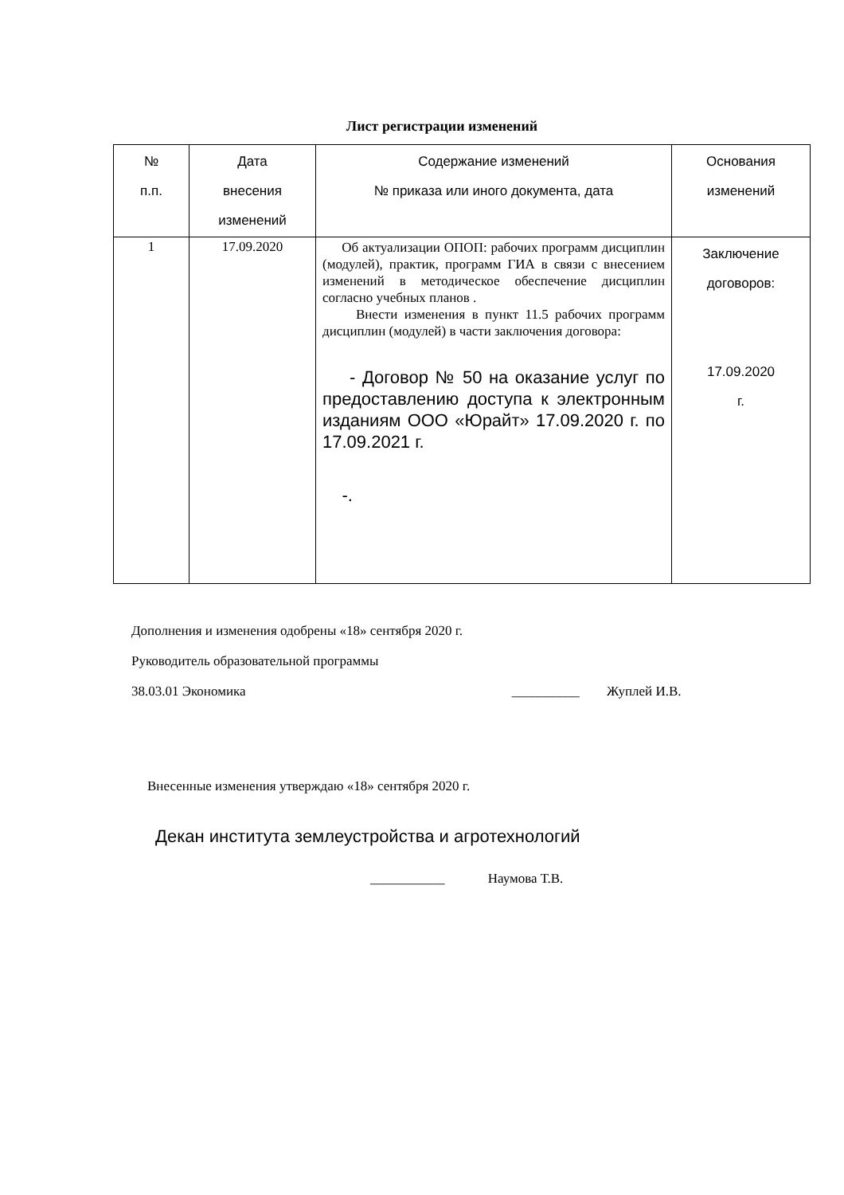Лист регистрации изменений
| № п.п. | Дата внесения изменений | Содержание изменений № приказа или иного документа, дата | Основания изменений |
| 1 | 17.09.2020 | Об актуализации ОПОП: рабочих программ дисциплин (модулей), практик, программ ГИА в связи с внесением изменений в методическое обеспечение дисциплин согласно учебных планов . Внести изменения в пункт 11.5 рабочих программ дисциплин (модулей) в части заключения договора: - Договор № 50 на оказание услуг по предоставлению доступа к электронным изданиям ООО «Юрайт» 17.09.2020 г. по 17.09.2021 г. -. | Заключение договоров: 17.09.2020 г. |
Дополнения и изменения одобрены «18» сентября 2020 г.
Руководитель образовательной программы
38.03.01 Экономика __________ Жуплей И.В.
Внесенные изменения утверждаю «18» сентября 2020 г.
Декан института землеустройства и агротехнологий
___________ Наумова Т.В.